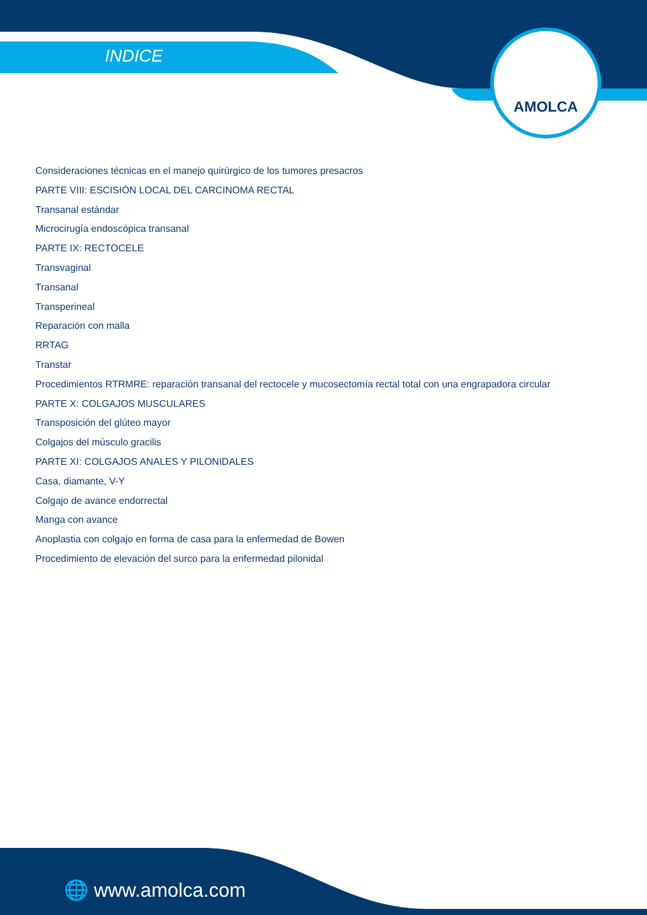INDICE
AMOLCA
Consideraciones técnicas en el manejo quirúrgico de los tumores presacros
PARTE VIII: ESCISIÓN LOCAL DEL CARCINOMA RECTAL
Transanal estándar
Microcirugía endoscópica transanal
PARTE IX: RECTOCELE
Transvaginal
Transanal
Transperineal
Reparación con malla
RRTAG
Transtar
Procedimientos RTRMRE: reparación transanal del rectocele y mucosectomía rectal total con una engrapadora circular
PARTE X: COLGAJOS MUSCULARES
Transposición del glúteo mayor
Colgajos del músculo gracilis
PARTE XI: COLGAJOS ANALES Y PILONIDALES
Casa, diamante, V-Y
Colgajo de avance endorrectal
Manga con avance
Anoplastia con colgajo en forma de casa para la enfermedad de Bowen
Procedimiento de elevación del surco para la enfermedad pilonidal
🌐 www.amolca.com